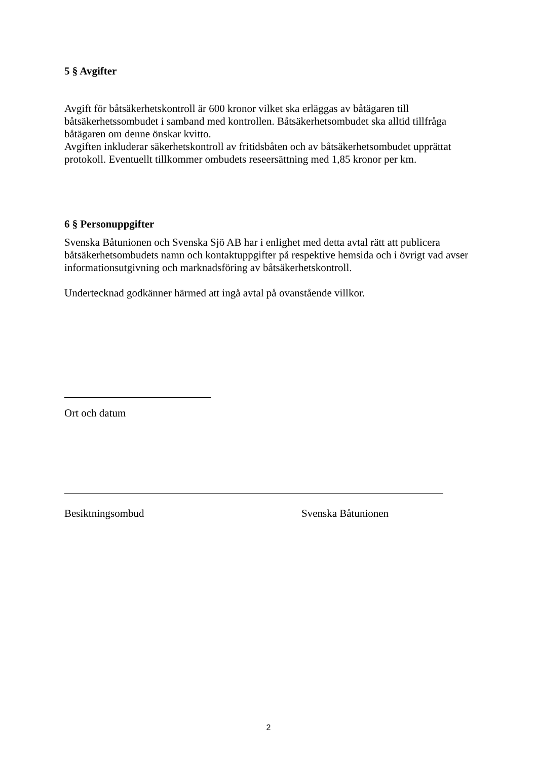5 § Avgifter
Avgift för båtsäkerhetskontroll är 600 kronor vilket ska erläggas av båtägaren till båtsäkerhetssombudet i samband med kontrollen. Båtsäkerhetsombudet ska alltid tillfråga båtägaren om denne önskar kvitto.
Avgiften inkluderar säkerhetskontroll av fritidsbåten och av båtsäkerhetsombudet upprättat protokoll. Eventuellt tillkommer ombudets reseersättning med 1,85 kronor per km.
6 § Personuppgifter
Svenska Båtunionen och Svenska Sjö AB har i enlighet med detta avtal rätt att publicera båtsäkerhetsombudets namn och kontaktuppgifter på respektive hemsida och i övrigt vad avser informationsutgivning och marknadsföring av båtsäkerhetskontroll.
Undertecknad godkänner härmed att ingå avtal på ovanstående villkor.
Ort och datum
Besiktningsombud Svenska Båtunionen
2